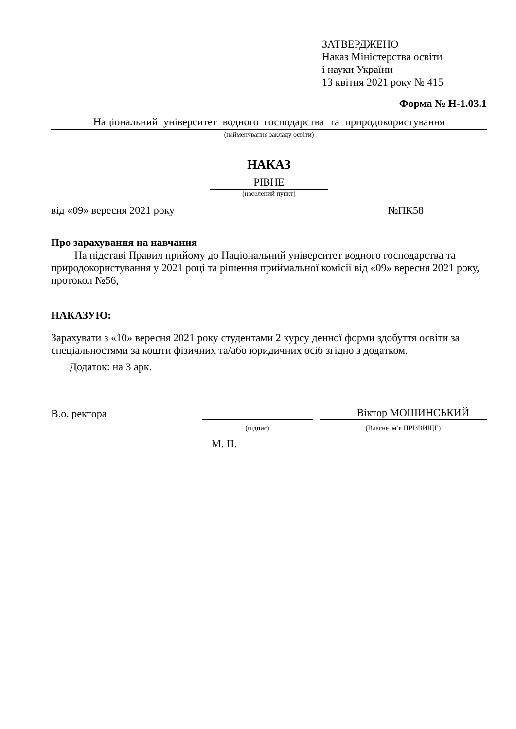ЗАТВЕРДЖЕНО
Наказ Міністерства освіти
і науки України
13 квітня 2021 року № 415
Форма № Н-1.03.1
Національний університет водного господарства та природокористування
(найменування закладу освіти)
НАКАЗ
РІВНЕ
(населений пункт)
від «09» вересня 2021 року №ПК58
Про зарахування на навчання
На підставі Правил прийому до Національний університет водного господарства та природокористування у 2021 році та рішення приймальної комісії від «09» вересня 2021 року, протокол №56,
НАКАЗУЮ:
Зарахувати з «10» вересня 2021 року студентами 2 курсу денної форми здобуття освіти за спеціальностями за кошти фізичних та/або юридичних осіб згідно з додатком.
Додаток: на 3 арк.
В.о. ректора Віктор МОШИНСЬКИЙ
(підпис) (Власне ім’я ПРІЗВИЩЕ)
М. П.